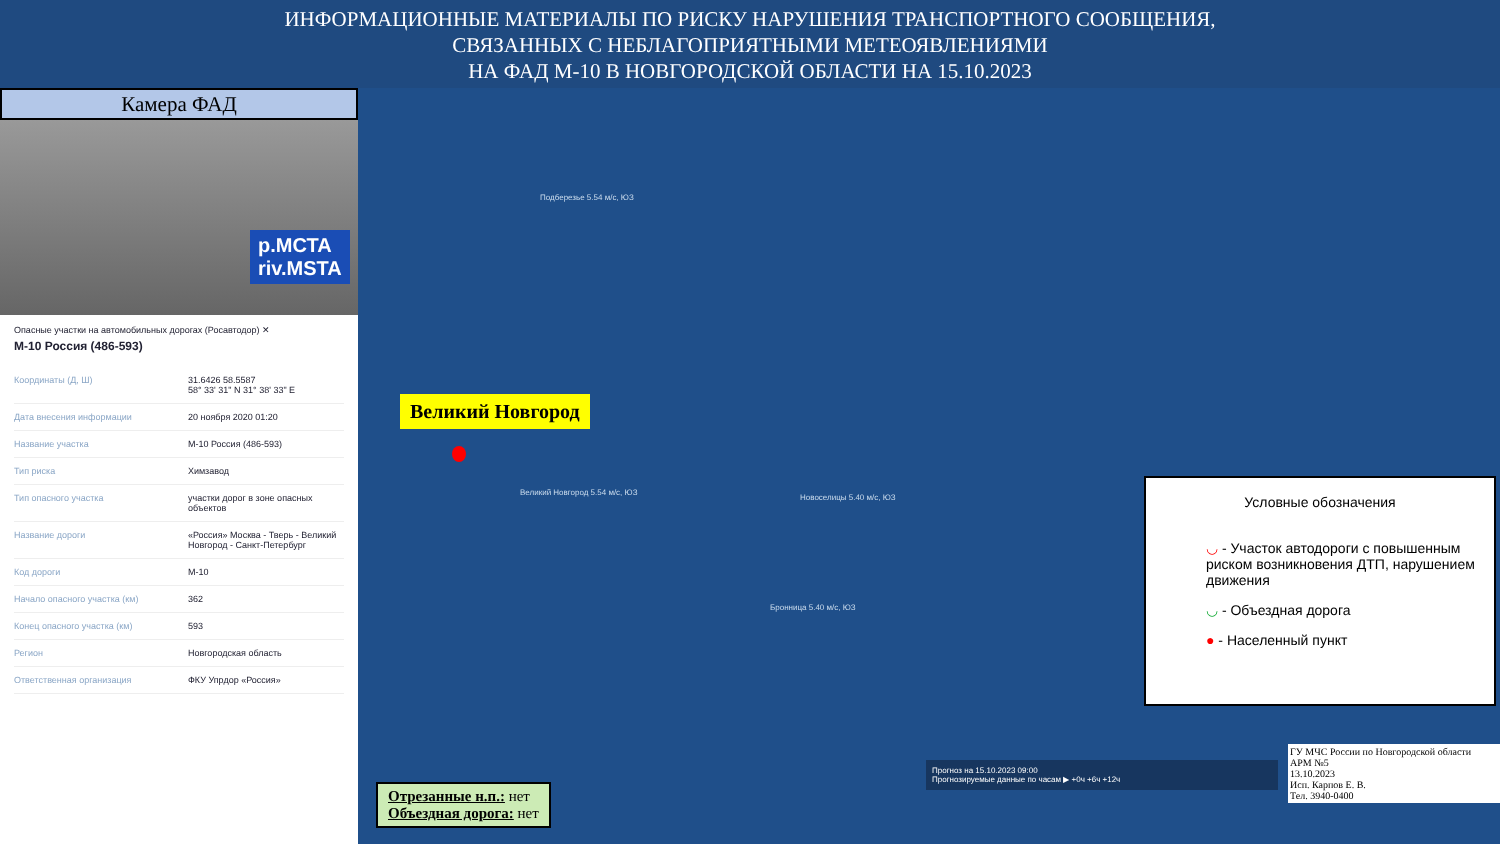ИНФОРМАЦИОННЫЕ МАТЕРИАЛЫ ПО РИСКУ НАРУШЕНИЯ ТРАНСПОРТНОГО СООБЩЕНИЯ,
СВЯЗАННЫХ С НЕБЛАГОПРИЯТНЫМИ МЕТЕОЯВЛЕНИЯМИ
НА ФАД М-10 В НОВГОРОДСКОЙ ОБЛАСТИ НА 15.10.2023
Камера ФАД
р.МСТА
riv.MSTA
Опасные участки на автомобильных дорогах (Росавтодор) ✕
М-10 Россия (486-593)
| Координаты (Д, Ш) | 31.6426 58.5587 58° 33' 31" N 31° 38' 33" E |
| Дата внесения информации | 20 ноября 2020 01:20 |
| Название участка | М-10 Россия (486-593) |
| Тип риска | Химзавод |
| Тип опасного участка | участки дорог в зоне опасных объектов |
| Название дороги | «Россия» Москва - Тверь - Великий Новгород - Санкт-Петербург |
| Код дороги | М-10 |
| Начало опасного участка (км) | 362 |
| Конец опасного участка (км) | 593 |
| Регион | Новгородская область |
| Ответственная организация | ФКУ Упрдор «Россия» |
Подберезье 5.54 м/с, ЮЗ
Великий Новгород 5.54 м/с, ЮЗ
Новоселицы 5.40 м/с, ЮЗ
Бронница 5.40 м/с, ЮЗ
Великий Новгород
Условные обозначения
◡ - Участок автодороги с повышенным риском возникновения ДТП, нарушением движения
◡ - Объездная дорога
● - Населенный пункт
Прогноз на 15.10.2023 09:00
Прогнозируемые данные по часам ▶ +0ч +6ч +12ч
ГУ МЧС России по Новгородской области
АРМ №5
13.10.2023
Исп. Карпов Е. В.
Тел. 3940-0400
Отрезанные н.п.: нет
Объездная дорога: нет